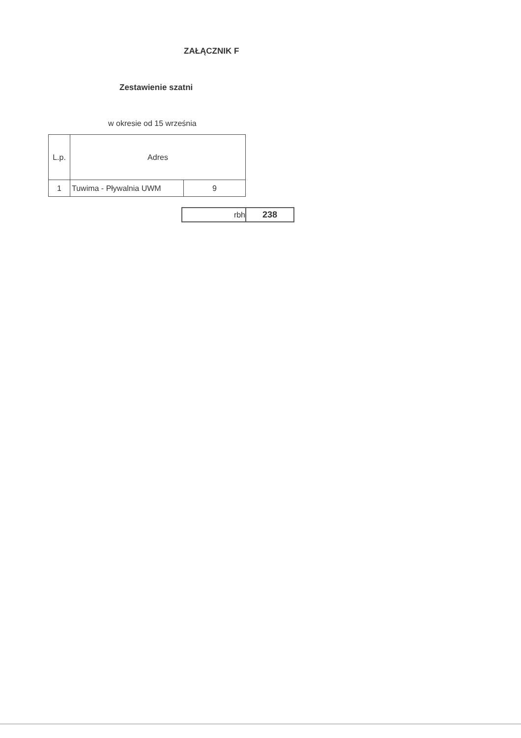ZAŁĄCZNIK F
Zestawienie szatni
w okresie od 15 września
| L.p. | Adres | |
| 1 | Tuwima - Pływalnia UWM | 9 |
| rbh | 238 |